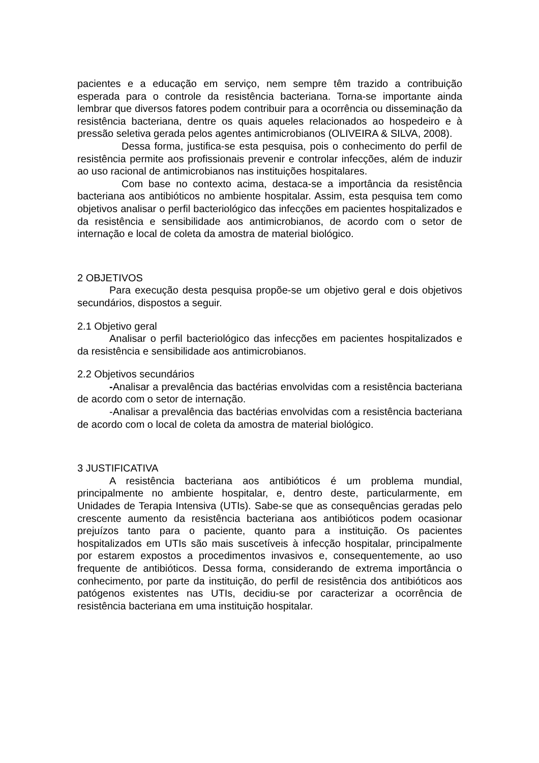pacientes e a educação em serviço, nem sempre têm trazido a contribuição esperada para o controle da resistência bacteriana. Torna-se importante ainda lembrar que diversos fatores podem contribuir para a ocorrência ou disseminação da resistência bacteriana, dentre os quais aqueles relacionados ao hospedeiro e à pressão seletiva gerada pelos agentes antimicrobianos (OLIVEIRA & SILVA, 2008).
Dessa forma, justifica-se esta pesquisa, pois o conhecimento do perfil de resistência permite aos profissionais prevenir e controlar infecções, além de induzir ao uso racional de antimicrobianos nas instituições hospitalares.
Com base no contexto acima, destaca-se a importância da resistência bacteriana aos antibióticos no ambiente hospitalar. Assim, esta pesquisa tem como objetivos analisar o perfil bacteriológico das infecções em pacientes hospitalizados e da resistência e sensibilidade aos antimicrobianos, de acordo com o setor de internação e local de coleta da amostra de material biológico.
2 OBJETIVOS
Para execução desta pesquisa propõe-se um objetivo geral e dois objetivos secundários, dispostos a seguir.
2.1 Objetivo geral
Analisar o perfil bacteriológico das infecções em pacientes hospitalizados e da resistência e sensibilidade aos antimicrobianos.
2.2 Objetivos secundários
-Analisar a prevalência das bactérias envolvidas com a resistência bacteriana de acordo com o setor de internação.
-Analisar a prevalência das bactérias envolvidas com a resistência bacteriana de acordo com o local de coleta da amostra de material biológico.
3 JUSTIFICATIVA
A resistência bacteriana aos antibióticos é um problema mundial, principalmente no ambiente hospitalar, e, dentro deste, particularmente, em Unidades de Terapia Intensiva (UTIs). Sabe-se que as consequências geradas pelo crescente aumento da resistência bacteriana aos antibióticos podem ocasionar prejuízos tanto para o paciente, quanto para a instituição. Os pacientes hospitalizados em UTIs são mais suscetíveis à infecção hospitalar, principalmente por estarem expostos a procedimentos invasivos e, consequentemente, ao uso frequente de antibióticos. Dessa forma, considerando de extrema importância o conhecimento, por parte da instituição, do perfil de resistência dos antibióticos aos patógenos existentes nas UTIs, decidiu-se por caracterizar a ocorrência de resistência bacteriana em uma instituição hospitalar.